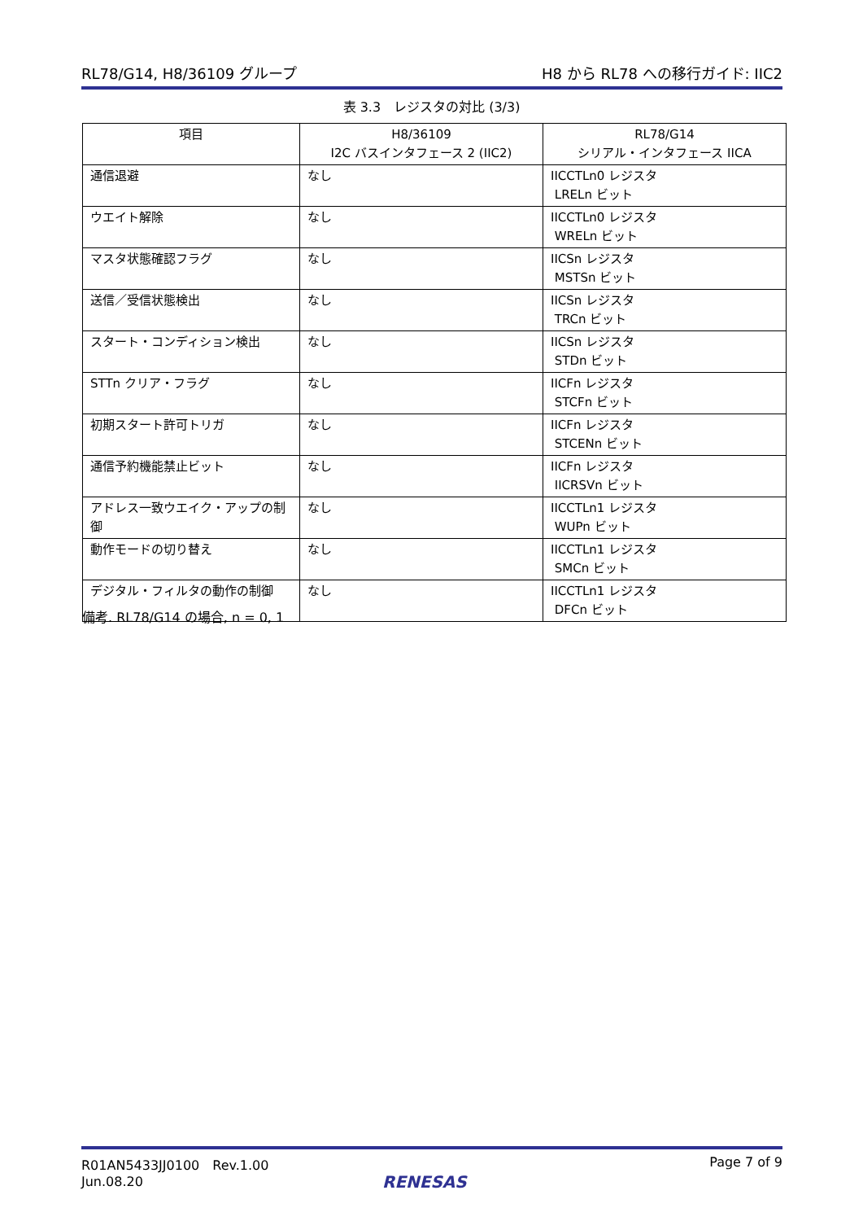RL78/G14, H8/36109 グループ H8 から RL78 への移行ガイド: IIC2
表 3.3　レジスタの対比 (3/3)
| 項目 | H8/36109 I2C バスインタフェース 2 (IIC2) | RL78/G14 シリアル・インタフェース IICA |
| --- | --- | --- |
| 通信退避 | なし | IICCTLn0 レジスタ LRELn ビット |
| ウエイト解除 | なし | IICCTLn0 レジスタ WRELn ビット |
| マスタ状態確認フラグ | なし | IICSn レジスタ MSTSn ビット |
| 送信／受信状態検出 | なし | IICSn レジスタ TRCn ビット |
| スタート・コンディション検出 | なし | IICSn レジスタ STDn ビット |
| STTn クリア・フラグ | なし | IICFn レジスタ STCFn ビット |
| 初期スタート許可トリガ | なし | IICFn レジスタ STCENn ビット |
| 通信予約機能禁止ビット | なし | IICFn レジスタ IICRSVn ビット |
| アドレス一致ウエイク・アップの制御 | なし | IICCTLn1 レジスタ WUPn ビット |
| 動作モードの切り替え | なし | IICCTLn1 レジスタ SMCn ビット |
| デジタル・フィルタの動作の制御 | なし | IICCTLn1 レジスタ DFCn ビット |
備考. RL78/G14 の場合, n = 0, 1
R01AN5433JJ0100　Rev.1.00
Jun.08.20 Page 7 of 9
RENESAS